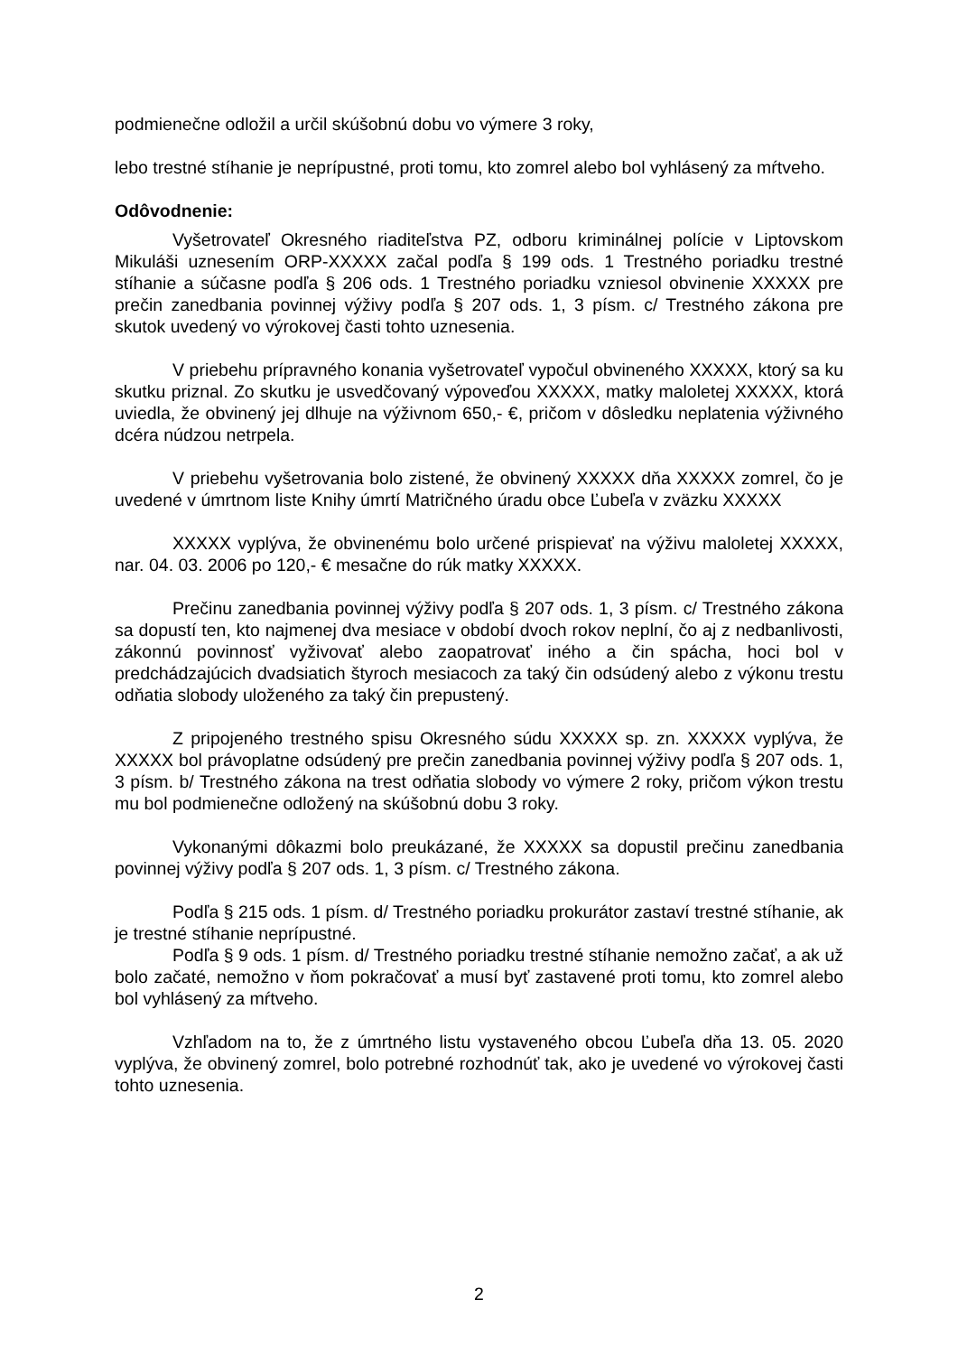podmienečne odložil a určil skúšobnú dobu vo výmere 3 roky,
lebo trestné stíhanie je neprípustné, proti tomu, kto zomrel alebo bol vyhlásený za mŕtveho.
Odôvodnenie:
Vyšetrovateľ Okresného riaditeľstva PZ, odboru kriminálnej polície v Liptovskom Mikuláši uznesením ORP-XXXXX začal podľa § 199 ods. 1 Trestného poriadku trestné stíhanie a súčasne podľa § 206 ods. 1 Trestného poriadku vzniesol obvinenie XXXXX pre prečin zanedbania povinnej výživy podľa § 207 ods. 1, 3 písm. c/ Trestného zákona pre skutok uvedený vo výrokovej časti tohto uznesenia.
V priebehu prípravného konania vyšetrovateľ vypočul obvineného XXXXX, ktorý sa ku skutku priznal. Zo skutku je usvedčovaný výpoveďou XXXXX, matky maloletej XXXXX, ktorá uviedla, že obvinený jej dlhuje na výživnom 650,- €, pričom v dôsledku neplatenia výživného dcéra núdzou netrpela.
V priebehu vyšetrovania bolo zistené, že obvinený XXXXX dňa XXXXX zomrel, čo je uvedené v úmrtnom liste Knihy úmrtí Matričného úradu obce Ľubeľa v zväzku XXXXX
XXXXX vyplýva, že obvinenému bolo určené prispievať na výživu maloletej XXXXX, nar. 04. 03. 2006 po 120,- € mesačne do rúk matky XXXXX.
Prečinu zanedbania povinnej výživy podľa § 207 ods. 1, 3 písm. c/ Trestného zákona sa dopustí ten, kto najmenej dva mesiace v období dvoch rokov neplní, čo aj z nedbanlivosti, zákonnú povinnosť vyživovať alebo zaopatrovať iného a čin spácha, hoci bol v predchádzajúcich dvadsiatich štyroch mesiacoch za taký čin odsúdený alebo z výkonu trestu odňatia slobody uloženého za taký čin prepustený.
Z pripojeného trestného spisu Okresného súdu XXXXX sp. zn. XXXXX vyplýva, že XXXXX bol právoplatne odsúdený pre prečin zanedbania povinnej výživy podľa § 207 ods. 1, 3 písm. b/ Trestného zákona na trest odňatia slobody vo výmere 2 roky, pričom výkon trestu mu bol podmienečne odložený na skúšobnú dobu 3 roky.
Vykonanými dôkazmi bolo preukázané, že XXXXX sa dopustil prečinu zanedbania povinnej výživy podľa § 207 ods. 1, 3 písm. c/ Trestného zákona.
Podľa § 215 ods. 1 písm. d/ Trestného poriadku prokurátor zastaví trestné stíhanie, ak je trestné stíhanie neprípustné.
Podľa § 9 ods. 1 písm. d/ Trestného poriadku trestné stíhanie nemožno začať, a ak už bolo začaté, nemožno v ňom pokračovať a musí byť zastavené proti tomu, kto zomrel alebo bol vyhlásený za mŕtveho.
Vzhľadom na to, že z úmrtného listu vystaveného obcou Ľubeľa dňa 13. 05. 2020 vyplýva, že obvinený zomrel, bolo potrebné rozhodnúť tak, ako je uvedené vo výrokovej časti tohto uznesenia.
2